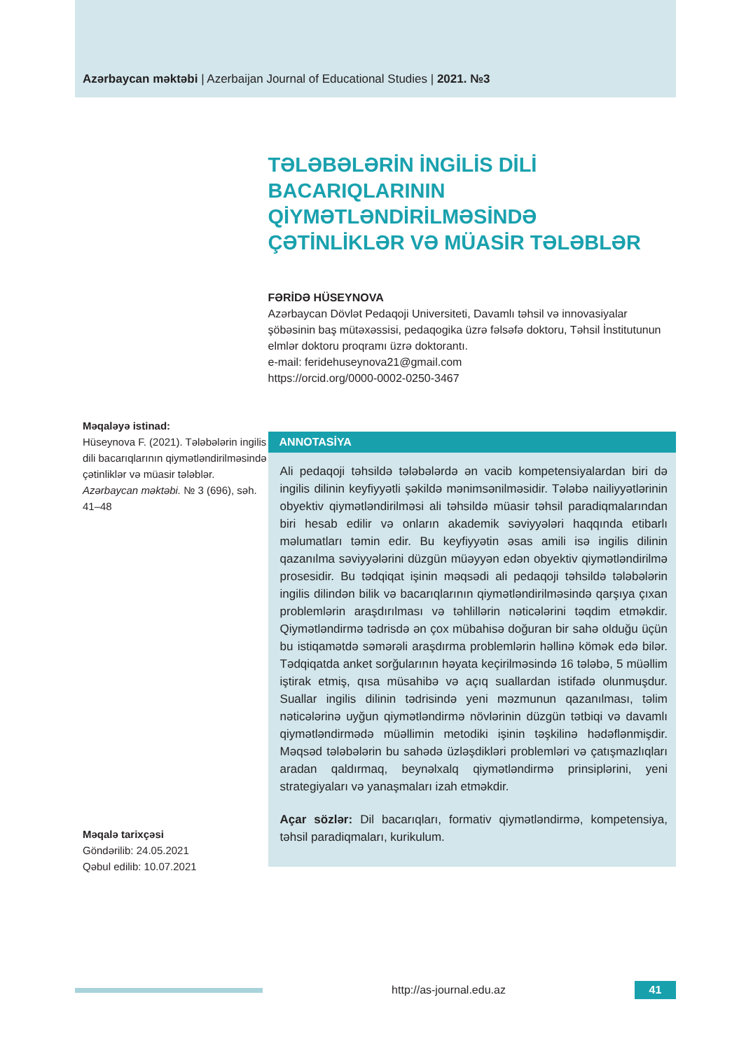Azərbaycan məktəbi | Azerbaijan Journal of Educational Studies | 2021. №3
Məqaləyə istinad:
Hüseynova F. (2021). Tələbələrin ingilis dili bacarıqlarının qiymətləndirilməsində çətinliklər və müasir tələblər. Azərbaycan məktəbi. № 3 (696), səh. 41–48
Məqalə tarixçəsi
Göndərilib: 24.05.2021
Qəbul edilib: 10.07.2021
TƏLƏBƏLƏRİN İNGİLİS DİLİ BACARIQLARININ QİYMƏTLƏNDİRİLMƏSİNDƏ ÇƏTİNLİKLƏR VƏ MÜASİR TƏLƏBLƏR
FƏRİDƏ HÜSEYNOVA
Azərbaycan Dövlət Pedaqoji Universiteti, Davamlı təhsil və innovasiyalar şöbəsinin baş mütəxəssisi, pedaqogika üzrə fəlsəfə doktoru, Təhsil İnstitutunun elmlər doktoru proqramı üzrə doktorantı.
e-mail: feridehuseynova21@gmail.com
https://orcid.org/0000-0002-0250-3467
ANNOTASİYA
Ali pedaqoji təhsildə tələbələrdə ən vacib kompetensiyalardan biri də ingilis dilinin keyfiyyətli şəkildə mənimsənilməsidir. Tələbə nailiyyətlərinin obyektiv qiymətləndirilməsi ali təhsildə müasir təhsil paradiqmalarından biri hesab edilir və onların akademik səviyyələri haqqında etibarlı məlumatları təmin edir. Bu keyfiyyətin əsas amili isə ingilis dilinin qazanılma səviyyələrini düzgün müəyyən edən obyektiv qiymətləndirilmə prosesidir. Bu tədqiqat işinin məqsədi ali pedaqoji təhsildə tələbələrin ingilis dilindən bilik və bacarıqlarının qiymətləndirilməsində qarşıya çıxan problemlərin araşdırılması və təhlillərin nəticələrini təqdim etməkdir. Qiymətləndirmə tədrisdə ən çox mübahisə doğuran bir sahə olduğu üçün bu istiqamətdə səmərəli araşdırma problemlərin həllinə kömək edə bilər. Tədqiqatda anket sorğularının həyata keçirilməsində 16 tələbə, 5 müəllim iştirak etmiş, qısa müsahibə və açıq suallardan istifadə olunmuşdur. Suallar ingilis dilinin tədrisində yeni məzmunun qazanılması, təlim nəticələrinə uyğun qiymətləndirmə növlərinin düzgün tətbiqi və davamlı qiymətləndirmədə müəllimin metodiki işinin təşkilinə hədəflənmişdir. Məqsəd tələbələrin bu sahədə üzləşdikləri problemləri və çatışmazlıqları aradan qaldırmaq, beynəlxalq qiymətləndirmə prinsiplərini, yeni strategiyaları və yanaşmaları izah etməkdir.
Açar sözlər: Dil bacarıqları, formativ qiymətləndirmə, kompetensiya, təhsil paradiqmaları, kurikulum.
http://as-journal.edu.az
41